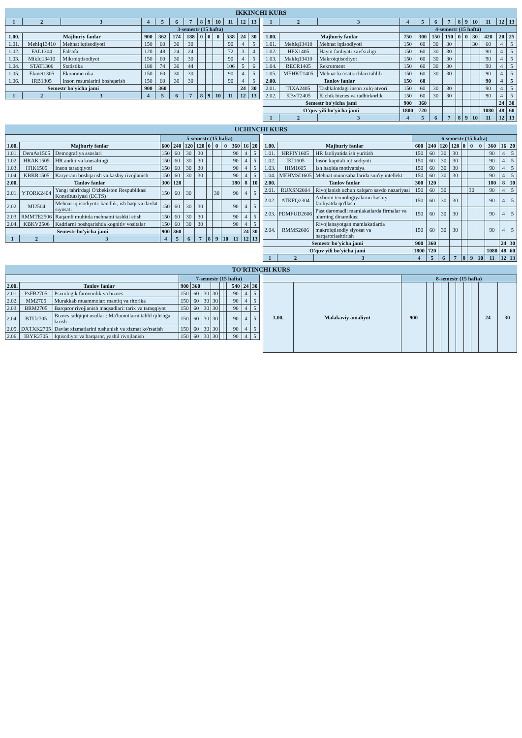IKKINCHI KURS
| 1 | 2 | 3 | 4 | 5 | 6 | 7 | 8 | 9 | 10 | 11 | 12 | 13 |
| --- | --- | --- | --- | --- | --- | --- | --- | --- | --- | --- | --- | --- |
| | | | 3-semestr (15 hafta) | | | | | | | | | |
| 1.00. | Majburiy fanlar | | 900 | 362 | 174 | 188 | 0 | 0 | 0 | 538 | 24 | 30 |
| 1.01. | MehIq13410 | Mehnat iqtisodiyoti | 150 | 60 | 30 | 30 | | | | 90 | 4 | 5 |
| 1.02. | FAL1304 | Falsafa | 120 | 48 | 24 | 24 | | | | 72 | 3 | 4 |
| 1.03. | MikIq13410 | Mikroiqtisodiyot | 150 | 60 | 30 | 30 | | | | 90 | 4 | 5 |
| 1.04. | STAT1306 | Statistika | 180 | 74 | 30 | 44 | | | | 106 | 5 | 6 |
| 1.05. | Ekmet1305 | Ekonometrika | 150 | 60 | 30 | 30 | | | | 90 | 4 | 5 |
| 1.06. | IRB1305 | Inson resurslarini boshqarish | 150 | 60 | 30 | 30 | | | | 90 | 4 | 5 |
| Semestr bo'yicha jami | | | 900 | 360 | | | | | | | 24 | 30 |
| 1 | 2 | 3 | 4 | 5 | 6 | 7 | 8 | 9 | 10 | 11 | 12 | 13 |
| 1 | 2 | 3 | 4 | 5 | 6 | 7 | 8 | 9 | 10 | 11 | 12 | 13 |
| --- | --- | --- | --- | --- | --- | --- | --- | --- | --- | --- | --- | --- |
| | | | 4-semestr (15 hafta) | | | | | | | | | |
| 1.00. | Majburiy fanlar | | 750 | 300 | 150 | 150 | 0 | 0 | 30 | 420 | 20 | 25 |
| 1.01. | MehIq13410 | Mehnat iqtisodiyoti | 150 | 60 | 30 | 30 | | | 30 | 60 | 4 | 5 |
| 1.02. | HFX1405 | Hayot faoliyati xavfsizligi | 150 | 60 | 30 | 30 | | | | 90 | 4 | 5 |
| 1.03. | MakIq13410 | Makroiqtisodiyot | 150 | 60 | 30 | 30 | | | | 90 | 4 | 5 |
| 1.04. | RECR1405 | Rekrutment | 150 | 60 | 30 | 30 | | | | 90 | 4 | 5 |
| 1.05. | MEHKT1405 | Mehnat ko'rsatkichlari tahlili | 150 | 60 | 30 | 30 | | | | 90 | 4 | 5 |
| 2.00. | Tanlov fanlar | | 150 | 60 | | | | | | 90 | 4 | 5 |
| 2.01. | TIXA2405 | Tashkilotdagi inson xulq-atvori | 150 | 60 | 30 | 30 | | | | 90 | 4 | 5 |
| 2.02. | KBvT2405 | Kichik biznes va tadbirkorlik | 150 | 60 | 30 | 30 | | | | 90 | 4 | 5 |
| Semestr bo'yicha jami | | | 900 | 360 | | | | | | | 24 | 30 |
| O'quv yili bo'yicha jami | | | 1800 | 720 | | | | | | 1080 | 48 | 60 |
| 1 | 2 | 3 | 4 | 5 | 6 | 7 | 8 | 9 | 10 | 11 | 12 | 13 |
UCHINCHI KURS
| | | | 5-semestr (15 hafta) | | | | | | | | | |
| 1.00. | Majburiy fanlar | | 600 | 240 | 120 | 120 | 0 | 0 | 0 | 360 | 16 | 20 |
| 1.01. | DemAs1505 | Demografiya asoslari | 150 | 60 | 30 | 30 | | | | 90 | 4 | 5 |
| 1.02. | HRAK1505 | HR auditi va konsaltingi | 150 | 60 | 30 | 30 | | | | 90 | 4 | 5 |
| 1.03. | ITIK1505 | Inson taraqqiyoti | 150 | 60 | 30 | 30 | | | | 90 | 4 | 5 |
| 1.04. | KBKR1505 | Karyerani boshqarish va kasbiy rivojlanish | 150 | 60 | 30 | 30 | | | | 90 | 4 | 5 |
| 2.00. | Tanlov fanlar | | 300 | 120 | | | | | | 180 | 8 | 10 |
| 2.01. | YTORK2404 | Yangi tahrirdagi O'zbekiston Respublikasi Konstitutsiyasi (ECTS) | 150 | 60 | 30 | | | 30 | | 90 | 4 | 5 |
| 2.02. | MI2504 | Mehnat iqtisodiyoti: bandlik, ish haqi va davlat siyosati | 150 | 60 | 30 | 30 | | | | 90 | 4 | 5 |
| 2.03. | RMMTE2506 | Raqamli muhitda mehnatni tashkil etish | 150 | 60 | 30 | 30 | | | | 90 | 4 | 5 |
| 2.04. | KBKV2506 | Kadrlarni boshqarishda kognitiv vositalar | 150 | 60 | 30 | 30 | | | | 90 | 4 | 5 |
| Semestr bo'yicha jami | | | 900 | 360 | | | | | | | 24 | 30 |
| 1 | 2 | 3 | 4 | 5 | 6 | 7 | 8 | 9 | 10 | 11 | 12 | 13 |
| | | | 6-semestr (15 hafta) | | | | | | | | | |
| 1.00. | Majburiy fanlar | | 600 | 240 | 120 | 120 | 0 | 0 | 0 | 360 | 16 | 20 |
| 1.01. | HRFIY1605 | HR faoliyatida ish yuritish | 150 | 60 | 30 | 30 | | | | 90 | 4 | 5 |
| 1.02. | IKI1605 | Inson kapitali iqtisodiyoti | 150 | 60 | 30 | 30 | | | | 90 | 4 | 5 |
| 1.03. | IHM1605 | Ish haqida motivatsiya | 150 | 60 | 30 | 30 | | | | 90 | 4 | 5 |
| 1.04. | MEHMSI1605 | Mehnat munosabatlarida sun'iy intellekt | 150 | 60 | 30 | 30 | | | | 90 | 4 | 5 |
| 2.00. | Tanlov fanlar | | 300 | 120 | | | | | | 180 | 8 | 10 |
| 2.01. | RUXSN2604 | Rivojlanish uchun xalqaro savdo nazariyasi | 150 | 60 | 30 | | | 30 | | 90 | 4 | 5 |
| 2.02. | ATKFQ2304 | Axborot texnologiyalarini kasbiy faoliyatda qo'llash | 150 | 60 | 30 | 30 | | | | 90 | 4 | 5 |
| 2.03. | PDMFUD2606 | Past daromadli mamlakatlarda firmalar va ularning dinamikasi | 150 | 60 | 30 | 30 | | | | 90 | 4 | 5 |
| 2.04. | RMMS2606 | Rivojlanayotgan mamlakatlarda makroiqtisodiy siyosat va barqarorlashtirish | 150 | 60 | 30 | 30 | | | | 90 | 4 | 5 |
| Semestr bo'yicha jami | | | 900 | 360 | | | | | | | 24 | 30 |
| O'quv yili bo'yicha jami | | | 1800 | 720 | | | | | | 1080 | 48 | 60 |
| 1 | 2 | 3 | 4 | 5 | 6 | 7 | 8 | 9 | 10 | 11 | 12 | 13 |
TO'RTINCHI KURS
| | | | 7-semestr (15 hafta) | | | | | | | | | |
| 2.00. | Tanlov fanlar | | 900 | 360 | | | | | | 540 | 24 | 30 |
| 2.01. | PsFB2705 | Psixologik farovonlik va biznes | 150 | 60 | 30 | 30 | | | | 90 | 4 | 5 |
| 2.02. | MM2705 | Murakkab muammolar: mantiq va ritorika | 150 | 60 | 30 | 30 | | | | 90 | 4 | 5 |
| 2.03. | BRM2705 | Barqaror rivojlanish maqsadlari: tarix va taraqqiyot | 150 | 60 | 30 | 30 | | | | 90 | 4 | 5 |
| 2.04. | BTU2705 | Biznes tadqiqot usullari: Ma'lumotlarni tahlil qilishga kirish | 150 | 60 | 30 | 30 | | | | 90 | 4 | 5 |
| 2.05. | DXTXK2705 | Davlat xizmatlarini tushunish va xizmat ko'rsatish | 150 | 60 | 30 | 30 | | | | 90 | 4 | 5 |
| 2.06. | IBYR2705 | Iqtisodiyot va barqaror, yashil rivojlanish | 150 | 60 | 30 | 30 | | | | 90 | 4 | 5 |
| | | 8-semestr (15 hafta) | | | | | | | | | |
| 3.00. | Malakaviy amaliyot | 900 | | | | | | | | 24 | 30 |